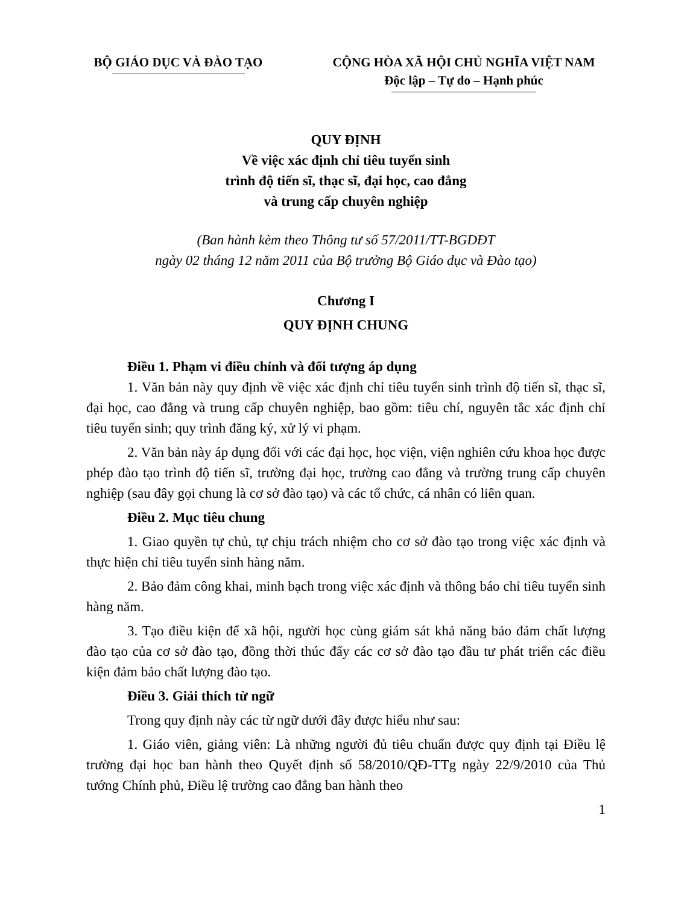BỘ GIÁO DỤC VÀ ĐÀO TẠO CỘNG HÒA XÃ HỘI CHỦ NGHĨA VIỆT NAM
Độc lập – Tự do – Hạnh phúc
QUY ĐỊNH
Về việc xác định chỉ tiêu tuyển sinh
trình độ tiến sĩ, thạc sĩ, đại học, cao đẳng
và trung cấp chuyên nghiệp
(Ban hành kèm theo Thông tư số 57/2011/TT-BGDĐT
ngày 02 tháng 12 năm 2011 của Bộ trưởng Bộ Giáo dục và Đào tạo)
Chương I
QUY ĐỊNH CHUNG
Điều 1. Phạm vi điều chỉnh và đối tượng áp dụng
1. Văn bản này quy định về việc xác định chỉ tiêu tuyển sinh trình độ tiến sĩ, thạc sĩ, đại học, cao đẳng và trung cấp chuyên nghiệp, bao gồm: tiêu chí, nguyên tắc xác định chỉ tiêu tuyển sinh; quy trình đăng ký, xử lý vi phạm.
2. Văn bản này áp dụng đối với các đại học, học viện, viện nghiên cứu khoa học được phép đào tạo trình độ tiến sĩ, trường đại học, trường cao đẳng và trường trung cấp chuyên nghiệp (sau đây gọi chung là cơ sở đào tạo) và các tổ chức, cá nhân có liên quan.
Điều 2. Mục tiêu chung
1. Giao quyền tự chủ, tự chịu trách nhiệm cho cơ sở đào tạo trong việc xác định và thực hiện chỉ tiêu tuyển sinh hàng năm.
2. Bảo đảm công khai, minh bạch trong việc xác định và thông báo chỉ tiêu tuyển sinh hàng năm.
3. Tạo điều kiện để xã hội, người học cùng giám sát khả năng bảo đảm chất lượng đào tạo của cơ sở đào tạo, đồng thời thúc đẩy các cơ sở đào tạo đầu tư phát triển các điều kiện đảm bảo chất lượng đào tạo.
Điều 3. Giải thích từ ngữ
Trong quy định này các từ ngữ dưới đây được hiểu như sau:
1. Giáo viên, giảng viên: Là những người đủ tiêu chuẩn được quy định tại Điều lệ trường đại học ban hành theo Quyết định số 58/2010/QĐ-TTg ngày 22/9/2010 của Thủ tướng Chính phủ, Điều lệ trường cao đẳng ban hành theo
1